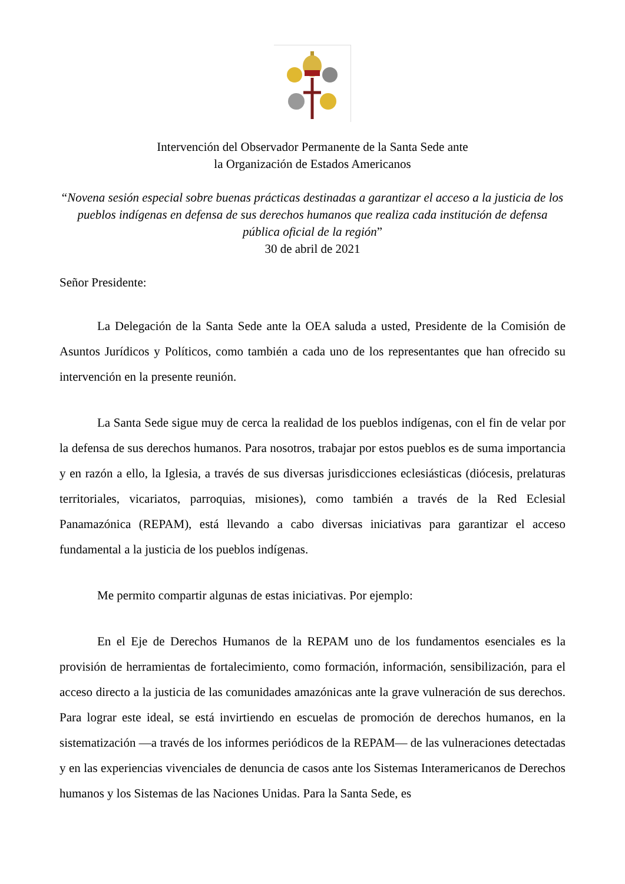Intervención del Observador Permanente de la Santa Sede ante
la Organización de Estados Americanos
“Novena sesión especial sobre buenas prácticas destinadas a garantizar el acceso a la justicia de los pueblos indígenas en defensa de sus derechos humanos que realiza cada institución de defensa pública oficial de la región”
30 de abril de 2021
Señor Presidente:
La Delegación de la Santa Sede ante la OEA saluda a usted, Presidente de la Comisión de Asuntos Jurídicos y Políticos, como también a cada uno de los representantes que han ofrecido su intervención en la presente reunión.
La Santa Sede sigue muy de cerca la realidad de los pueblos indígenas, con el fin de velar por la defensa de sus derechos humanos. Para nosotros, trabajar por estos pueblos es de suma importancia y en razón a ello, la Iglesia, a través de sus diversas jurisdicciones eclesiásticas (diócesis, prelaturas territoriales, vicariatos, parroquias, misiones), como también a través de la Red Eclesial Panamazónica (REPAM), está llevando a cabo diversas iniciativas para garantizar el acceso fundamental a la justicia de los pueblos indígenas.
Me permito compartir algunas de estas iniciativas. Por ejemplo:
En el Eje de Derechos Humanos de la REPAM uno de los fundamentos esenciales es la provisión de herramientas de fortalecimiento, como formación, información, sensibilización, para el acceso directo a la justicia de las comunidades amazónicas ante la grave vulneración de sus derechos. Para lograr este ideal, se está invirtiendo en escuelas de promoción de derechos humanos, en la sistematización —a través de los informes periódicos de la REPAM— de las vulneraciones detectadas y en las experiencias vivenciales de denuncia de casos ante los Sistemas Interamericanos de Derechos humanos y los Sistemas de las Naciones Unidas. Para la Santa Sede, es